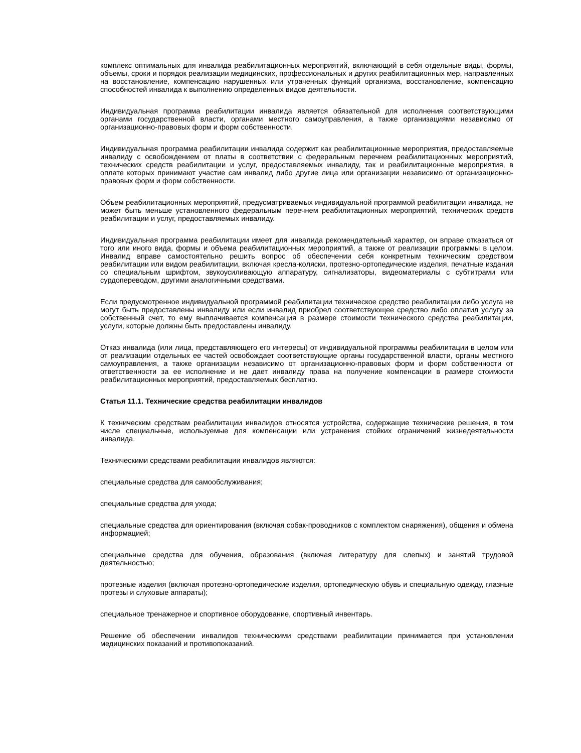комплекс оптимальных для инвалида реабилитационных мероприятий, включающий в себя отдельные виды, формы, объемы, сроки и порядок реализации медицинских, профессиональных и других реабилитационных мер, направленных на восстановление, компенсацию нарушенных или утраченных функций организма, восстановление, компенсацию способностей инвалида к выполнению определенных видов деятельности.
Индивидуальная программа реабилитации инвалида является обязательной для исполнения соответствующими органами государственной власти, органами местного самоуправления, а также организациями независимо от организационно-правовых форм и форм собственности.
Индивидуальная программа реабилитации инвалида содержит как реабилитационные мероприятия, предоставляемые инвалиду с освобождением от платы в соответствии с федеральным перечнем реабилитационных мероприятий, технических средств реабилитации и услуг, предоставляемых инвалиду, так и реабилитационные мероприятия, в оплате которых принимают участие сам инвалид либо другие лица или организации независимо от организационно-правовых форм и форм собственности.
Объем реабилитационных мероприятий, предусматриваемых индивидуальной программой реабилитации инвалида, не может быть меньше установленного федеральным перечнем реабилитационных мероприятий, технических средств реабилитации и услуг, предоставляемых инвалиду.
Индивидуальная программа реабилитации имеет для инвалида рекомендательный характер, он вправе отказаться от того или иного вида, формы и объема реабилитационных мероприятий, а также от реализации программы в целом. Инвалид вправе самостоятельно решить вопрос об обеспечении себя конкретным техническим средством реабилитации или видом реабилитации, включая кресла-коляски, протезно-ортопедические изделия, печатные издания со специальным шрифтом, звукоусиливающую аппаратуру, сигнализаторы, видеоматериалы с субтитрами или сурдопереводом, другими аналогичными средствами.
Если предусмотренное индивидуальной программой реабилитации техническое средство реабилитации либо услуга не могут быть предоставлены инвалиду или если инвалид приобрел соответствующее средство либо оплатил услугу за собственный счет, то ему выплачивается компенсация в размере стоимости технического средства реабилитации, услуги, которые должны быть предоставлены инвалиду.
Отказ инвалида (или лица, представляющего его интересы) от индивидуальной программы реабилитации в целом или от реализации отдельных ее частей освобождает соответствующие органы государственной власти, органы местного самоуправления, а также организации независимо от организационно-правовых форм и форм собственности от ответственности за ее исполнение и не дает инвалиду права на получение компенсации в размере стоимости реабилитационных мероприятий, предоставляемых бесплатно.
Статья 11.1. Технические средства реабилитации инвалидов
К техническим средствам реабилитации инвалидов относятся устройства, содержащие технические решения, в том числе специальные, используемые для компенсации или устранения стойких ограничений жизнедеятельности инвалида.
Техническими средствами реабилитации инвалидов являются:
специальные средства для самообслуживания;
специальные средства для ухода;
специальные средства для ориентирования (включая собак-проводников с комплектом снаряжения), общения и обмена информацией;
специальные средства для обучения, образования (включая литературу для слепых) и занятий трудовой деятельностью;
протезные изделия (включая протезно-ортопедические изделия, ортопедическую обувь и специальную одежду, глазные протезы и слуховые аппараты);
специальное тренажерное и спортивное оборудование, спортивный инвентарь.
Решение об обеспечении инвалидов техническими средствами реабилитации принимается при установлении медицинских показаний и противопоказаний.